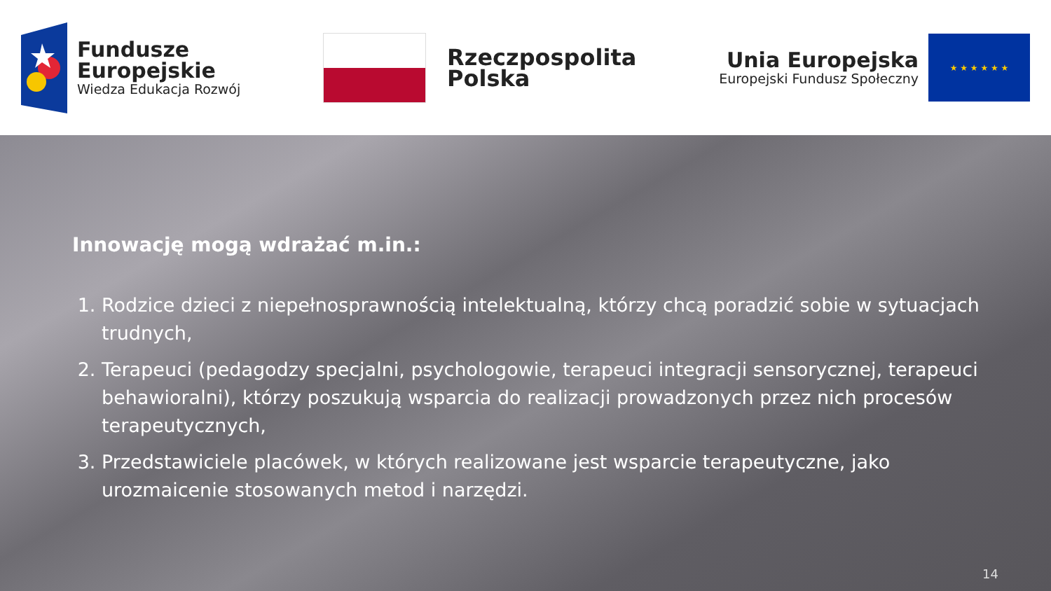Fundusze
Europejskie
Wiedza Edukacja Rozwój
Rzeczpospolita
Polska
Unia Europejska
Europejski Fundusz Społeczny
★ ★ ★ ★ ★ ★
Innowację mogą wdrażać m.in.:
1. Rodzice dzieci z niepełnosprawnością intelektualną, którzy chcą poradzić sobie w sytuacjach trudnych,
2. Terapeuci (pedagodzy specjalni, psychologowie, terapeuci integracji sensorycznej, terapeuci behawioralni), którzy poszukują wsparcia do realizacji prowadzonych przez nich procesów terapeutycznych,
3. Przedstawiciele placówek, w których realizowane jest wsparcie terapeutyczne, jako urozmaicenie stosowanych metod i narzędzi.
14